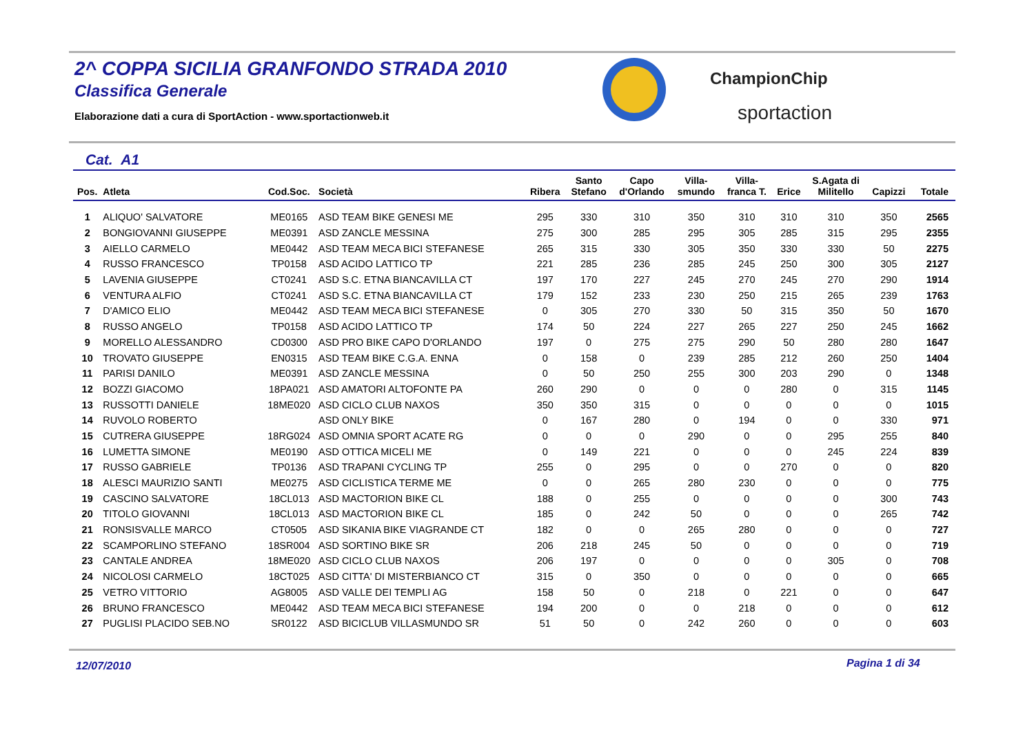2^ COPPA SICILIA GRANFONDO STRADA 2010
Classifica Generale
Elaborazione dati a cura di SportAction - www.sportactionweb.it
ChampionChip
sportaction
Cat. A1
| Pos. | Atleta | Cod.Soc. | Società | Ribera | Santo Stefano | Capo d'Orlando | Villa- smundo | Villa- franca T. | Erice | S.Agata di Militello | Capizzi | Totale |
| --- | --- | --- | --- | --- | --- | --- | --- | --- | --- | --- | --- | --- |
| 1 | ALIQUO' SALVATORE | ME0165 | ASD TEAM BIKE GENESI ME | 295 | 330 | 310 | 350 | 310 | 310 | 310 | 350 | 2565 |
| 2 | BONGIOVANNI GIUSEPPE | ME0391 | ASD ZANCLE MESSINA | 275 | 300 | 285 | 295 | 305 | 285 | 315 | 295 | 2355 |
| 3 | AIELLO CARMELO | ME0442 | ASD TEAM MECA BICI STEFANESE | 265 | 315 | 330 | 305 | 350 | 330 | 330 | 50 | 2275 |
| 4 | RUSSO FRANCESCO | TP0158 | ASD ACIDO LATTICO TP | 221 | 285 | 236 | 285 | 245 | 250 | 300 | 305 | 2127 |
| 5 | LAVENIA GIUSEPPE | CT0241 | ASD S.C. ETNA BIANCAVILLA CT | 197 | 170 | 227 | 245 | 270 | 245 | 270 | 290 | 1914 |
| 6 | VENTURA ALFIO | CT0241 | ASD S.C. ETNA BIANCAVILLA CT | 179 | 152 | 233 | 230 | 250 | 215 | 265 | 239 | 1763 |
| 7 | D'AMICO ELIO | ME0442 | ASD TEAM MECA BICI STEFANESE | 0 | 305 | 270 | 330 | 50 | 315 | 350 | 50 | 1670 |
| 8 | RUSSO ANGELO | TP0158 | ASD ACIDO LATTICO TP | 174 | 50 | 224 | 227 | 265 | 227 | 250 | 245 | 1662 |
| 9 | MORELLO ALESSANDRO | CD0300 | ASD PRO BIKE CAPO D'ORLANDO | 197 | 0 | 275 | 275 | 290 | 50 | 280 | 280 | 1647 |
| 10 | TROVATO GIUSEPPE | EN0315 | ASD TEAM BIKE C.G.A. ENNA | 0 | 158 | 0 | 239 | 285 | 212 | 260 | 250 | 1404 |
| 11 | PARISI DANILO | ME0391 | ASD ZANCLE MESSINA | 0 | 50 | 250 | 255 | 300 | 203 | 290 | 0 | 1348 |
| 12 | BOZZI GIACOMO | 18PA021 | ASD AMATORI ALTOFONTE PA | 260 | 290 | 0 | 0 | 0 | 280 | 0 | 315 | 1145 |
| 13 | RUSSOTTI DANIELE | 18ME020 | ASD CICLO CLUB NAXOS | 350 | 350 | 315 | 0 | 0 | 0 | 0 | 0 | 1015 |
| 14 | RUVOLO ROBERTO | | ASD ONLY BIKE | 0 | 167 | 280 | 0 | 194 | 0 | 0 | 330 | 971 |
| 15 | CUTRERA GIUSEPPE | 18RG024 | ASD OMNIA SPORT ACATE RG | 0 | 0 | 0 | 290 | 0 | 0 | 295 | 255 | 840 |
| 16 | LUMETTA SIMONE | ME0190 | ASD OTTICA MICELI ME | 0 | 149 | 221 | 0 | 0 | 0 | 245 | 224 | 839 |
| 17 | RUSSO GABRIELE | TP0136 | ASD TRAPANI CYCLING TP | 255 | 0 | 295 | 0 | 0 | 270 | 0 | 0 | 820 |
| 18 | ALESCI MAURIZIO SANTI | ME0275 | ASD CICLISTICA TERME ME | 0 | 0 | 265 | 280 | 230 | 0 | 0 | 0 | 775 |
| 19 | CASCINO SALVATORE | 18CL013 | ASD MACTORION BIKE CL | 188 | 0 | 255 | 0 | 0 | 0 | 0 | 300 | 743 |
| 20 | TITOLO GIOVANNI | 18CL013 | ASD MACTORION BIKE CL | 185 | 0 | 242 | 50 | 0 | 0 | 0 | 265 | 742 |
| 21 | RONSISVALLE MARCO | CT0505 | ASD SIKANIA BIKE VIAGRANDE CT | 182 | 0 | 0 | 265 | 280 | 0 | 0 | 0 | 727 |
| 22 | SCAMPORLINO STEFANO | 18SR004 | ASD SORTINO BIKE SR | 206 | 218 | 245 | 50 | 0 | 0 | 0 | 0 | 719 |
| 23 | CANTALE ANDREA | 18ME020 | ASD CICLO CLUB NAXOS | 206 | 197 | 0 | 0 | 0 | 0 | 305 | 0 | 708 |
| 24 | NICOLOSI CARMELO | 18CT025 | ASD CITTA' DI MISTERBIANCO CT | 315 | 0 | 350 | 0 | 0 | 0 | 0 | 0 | 665 |
| 25 | VETRO VITTORIO | AG8005 | ASD VALLE DEI TEMPLI AG | 158 | 50 | 0 | 218 | 0 | 221 | 0 | 0 | 647 |
| 26 | BRUNO FRANCESCO | ME0442 | ASD TEAM MECA BICI STEFANESE | 194 | 200 | 0 | 0 | 218 | 0 | 0 | 0 | 612 |
| 27 | PUGLISI PLACIDO SEB.NO | SR0122 | ASD BICICLUB VILLASMUNDO SR | 51 | 50 | 0 | 242 | 260 | 0 | 0 | 0 | 603 |
12/07/2010 Pagina 1 di 34